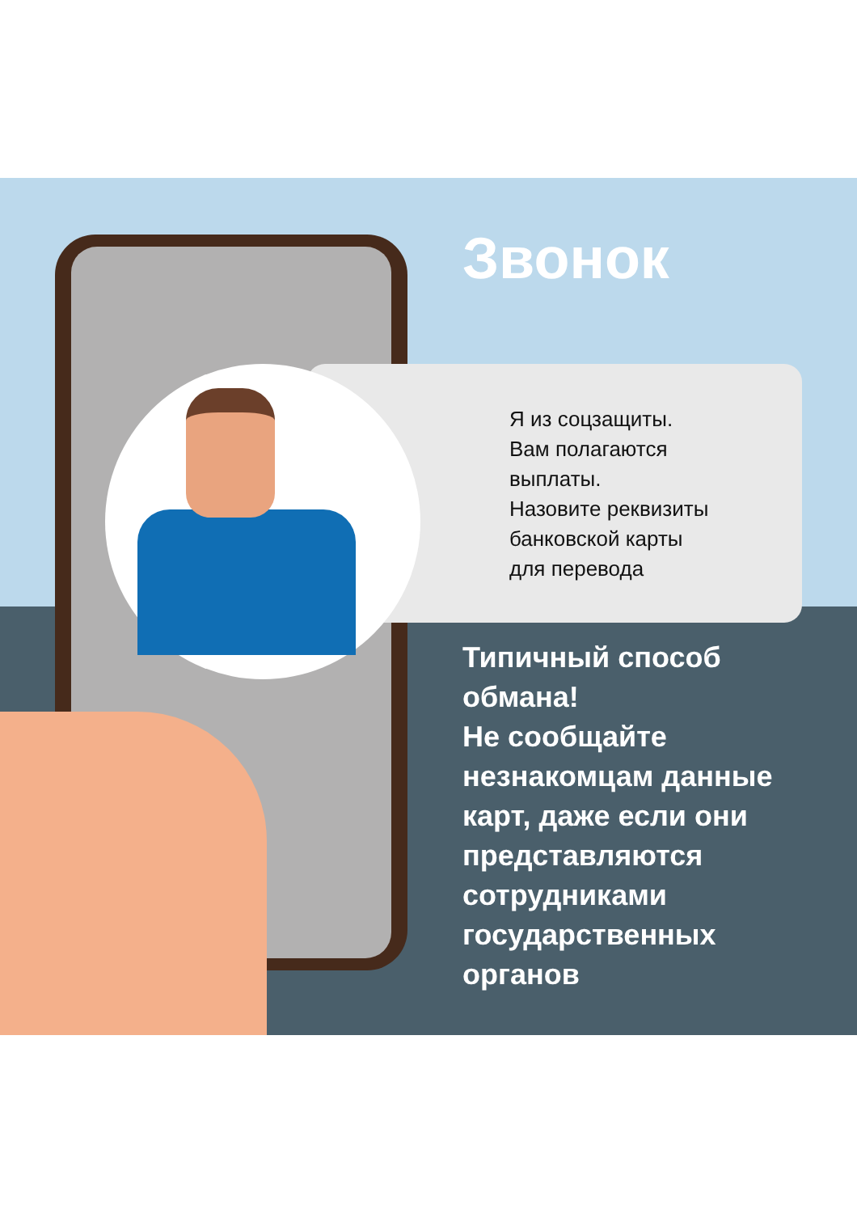Звонок
Я из соцзащиты.
Вам полагаются
выплаты.
Назовите реквизиты
банковской карты
для перевода
Типичный способ
обмана!
Не сообщайте
незнакомцам данные
карт, даже если они
представляются
сотрудниками
государственных
органов